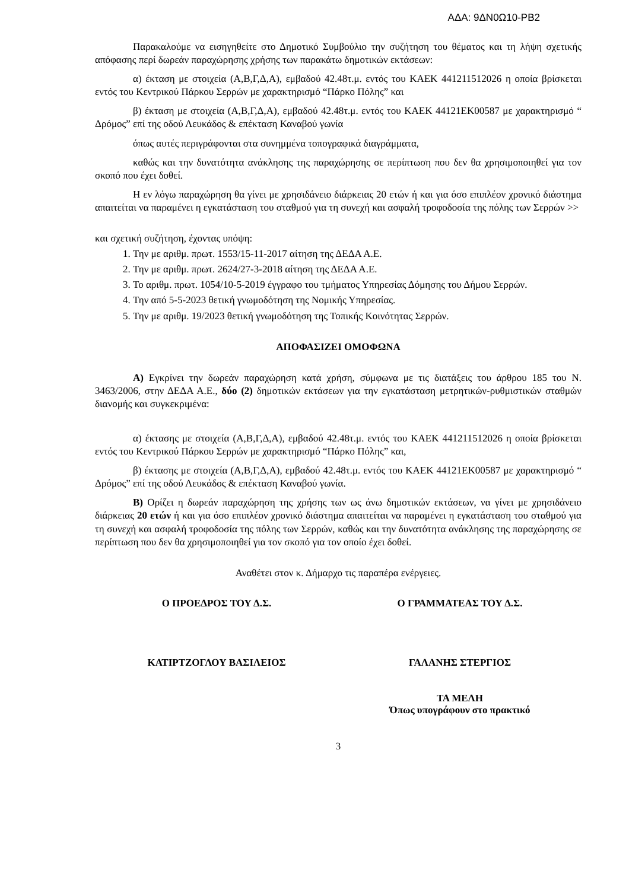ΑΔΑ: 9ΔΝ0Ω10-ΡΒ2
Παρακαλούμε να εισηγηθείτε στο Δημοτικό Συμβούλιο την συζήτηση του θέματος και τη λήψη σχετικής απόφασης περί δωρεάν παραχώρησης χρήσης των παρακάτω δημοτικών εκτάσεων:
α) έκταση με στοιχεία (Α,Β,Γ,Δ,Α), εμβαδού 42.48τ.μ. εντός του ΚΑΕΚ 441211512026 η οποία βρίσκεται εντός του Κεντρικού Πάρκου Σερρών με χαρακτηρισμό “Πάρκο Πόλης” και
β) έκταση με στοιχεία (Α,Β,Γ,Δ,Α), εμβαδού 42.48τ.μ. εντός του ΚΑΕΚ 44121ΕΚ00587 με χαρακτηρισμό “ Δρόμος” επί της οδού Λευκάδος & επέκταση Καναβού γωνία
όπως αυτές περιγράφονται στα συνημμένα τοπογραφικά διαγράμματα,
καθώς και την δυνατότητα ανάκλησης της παραχώρησης σε περίπτωση που δεν θα χρησιμοποιηθεί για τον σκοπό που έχει δοθεί.
Η εν λόγω παραχώρηση θα γίνει με χρησιδάνειο διάρκειας 20 ετών ή και για όσο επιπλέον χρονικό διάστημα απαιτείται να παραμένει η εγκατάσταση του σταθμού για τη συνεχή και ασφαλή τροφοδοσία της πόλης των Σερρών >>
και σχετική συζήτηση, έχοντας υπόψη:
1. Την με αριθμ. πρωτ. 1553/15-11-2017 αίτηση της ΔΕΔΑ Α.Ε.
2. Την με αριθμ. πρωτ. 2624/27-3-2018 αίτηση της ΔΕΔΑ Α.Ε.
3. Το αριθμ. πρωτ. 1054/10-5-2019 έγγραφο του τμήματος Υπηρεσίας Δόμησης του Δήμου Σερρών.
4. Την από 5-5-2023 θετική γνωμοδότηση της Νομικής Υπηρεσίας.
5. Την με αριθμ. 19/2023 θετική γνωμοδότηση της Τοπικής Κοινότητας Σερρών.
ΑΠΟΦΑΣΙΖΕΙ ΟΜΟΦΩΝΑ
Α) Εγκρίνει την δωρεάν παραχώρηση κατά χρήση, σύμφωνα με τις διατάξεις του άρθρου 185 του Ν. 3463/2006, στην ΔΕΔΑ Α.Ε., δύο (2) δημοτικών εκτάσεων για την εγκατάσταση μετρητικών-ρυθμιστικών σταθμών διανομής και συγκεκριμένα:
α) έκτασης με στοιχεία (Α,Β,Γ,Δ,Α), εμβαδού 42.48τ.μ. εντός του ΚΑΕΚ 441211512026 η οποία βρίσκεται εντός του Κεντρικού Πάρκου Σερρών με χαρακτηρισμό “Πάρκο Πόλης” και,
β) έκτασης με στοιχεία (Α,Β,Γ,Δ,Α), εμβαδού 42.48τ.μ. εντός του ΚΑΕΚ 44121ΕΚ00587 με χαρακτηρισμό “ Δρόμος” επί της οδού Λευκάδος & επέκταση Καναβού γωνία.
Β) Ορίζει η δωρεάν παραχώρηση της χρήσης των ως άνω δημοτικών εκτάσεων, να γίνει με χρησιδάνειο διάρκειας 20 ετών ή και για όσο επιπλέον χρονικό διάστημα απαιτείται να παραμένει η εγκατάσταση του σταθμού για τη συνεχή και ασφαλή τροφοδοσία της πόλης των Σερρών, καθώς και την δυνατότητα ανάκλησης της παραχώρησης σε περίπτωση που δεν θα χρησιμοποιηθεί για τον σκοπό για τον οποίο έχει δοθεί.
Αναθέτει στον κ. Δήμαρχο τις παραπέρα ενέργειες.
Ο ΠΡΟΕΔΡΟΣ ΤΟΥ Δ.Σ. Ο ΓΡΑΜΜΑΤΕΑΣ ΤΟΥ Δ.Σ.
ΚΑΤΙΡΤΖΟΓΛΟΥ ΒΑΣΙΛΕΙΟΣ ΓΑΛΑΝΗΣ ΣΤΕΡΓΙΟΣ
ΤΑ ΜΕΛΗ
Όπως υπογράφουν στο πρακτικό
3